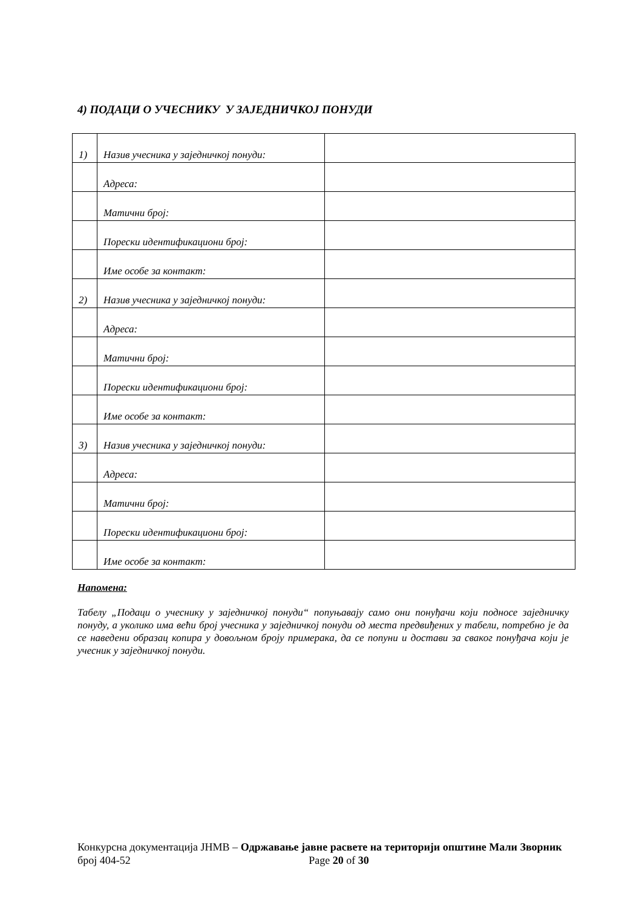4) ПОДАЦИ О УЧЕСНИКУ У ЗАЈЕДНИЧКОЈ ПОНУДИ
| 1) | Назив учесника у заједничкој понуди: | |
| | Адреса: | |
| | Матични број: | |
| | Порески идентификациони број: | |
| | Име особе за контакт: | |
| 2) | Назив учесника у заједничкој понуди: | |
| | Адреса: | |
| | Матични број: | |
| | Порески идентификациони број: | |
| | Име особе за контакт: | |
| 3) | Назив учесника у заједничкој понуди: | |
| | Адреса: | |
| | Матични број: | |
| | Порески идентификациони број: | |
| | Име особе за контакт: | |
Напомена:
Табелу „Подаци о учеснику у заједничкој понуди“ попуњавају само они понуђачи који подносе заједничку понуду, а уколико има већи број учесника у заједничкој понуди од места предвиђених у табели, потребно је да се наведени образац копира у довољном броју примерака, да се попуни и достави за сваког понуђача који је учесник у заједничкој понуди.
Конкурсна документација ЈНМВ – Одржавање јавне расвете на територији општине Мали Зворник број 404-52 Page 20 of 30